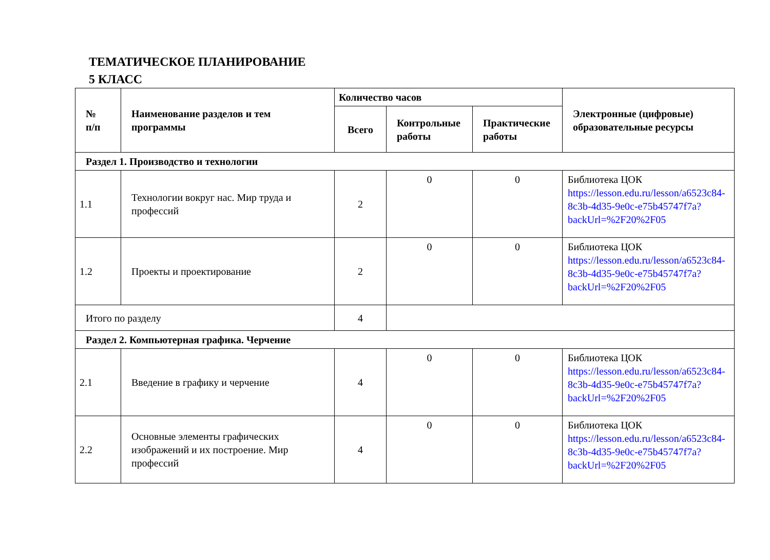ТЕМАТИЧЕСКОЕ ПЛАНИРОВАНИЕ
5 КЛАСС
| № п/п | Наименование разделов и тем программы | Количество часов | | | Электронные (цифровые) образовательные ресурсы |
| --- | --- | --- | --- | --- | --- |
| | | Всего | Контрольные работы | Практические работы | |
| Раздел 1. Производство и технологии | | | | | |
| 1.1 | Технологии вокруг нас. Мир труда и профессий | 2 | 0 | 0 | Библиотека ЦОК https://lesson.edu.ru/lesson/a6523c84-8c3b-4d35-9e0c-e75b45747f7a?backUrl=%2F20%2F05 |
| 1.2 | Проекты и проектирование | 2 | 0 | 0 | Библиотека ЦОК https://lesson.edu.ru/lesson/a6523c84-8c3b-4d35-9e0c-e75b45747f7a?backUrl=%2F20%2F05 |
| Итого по разделу | | 4 | | | |
| Раздел 2. Компьютерная графика. Черчение | | | | | |
| 2.1 | Введение в графику и черчение | 4 | 0 | 0 | Библиотека ЦОК https://lesson.edu.ru/lesson/a6523c84-8c3b-4d35-9e0c-e75b45747f7a?backUrl=%2F20%2F05 |
| 2.2 | Основные элементы графических изображений и их построение. Мир профессий | 4 | 0 | 0 | Библиотека ЦОК https://lesson.edu.ru/lesson/a6523c84-8c3b-4d35-9e0c-e75b45747f7a?backUrl=%2F20%2F05 |